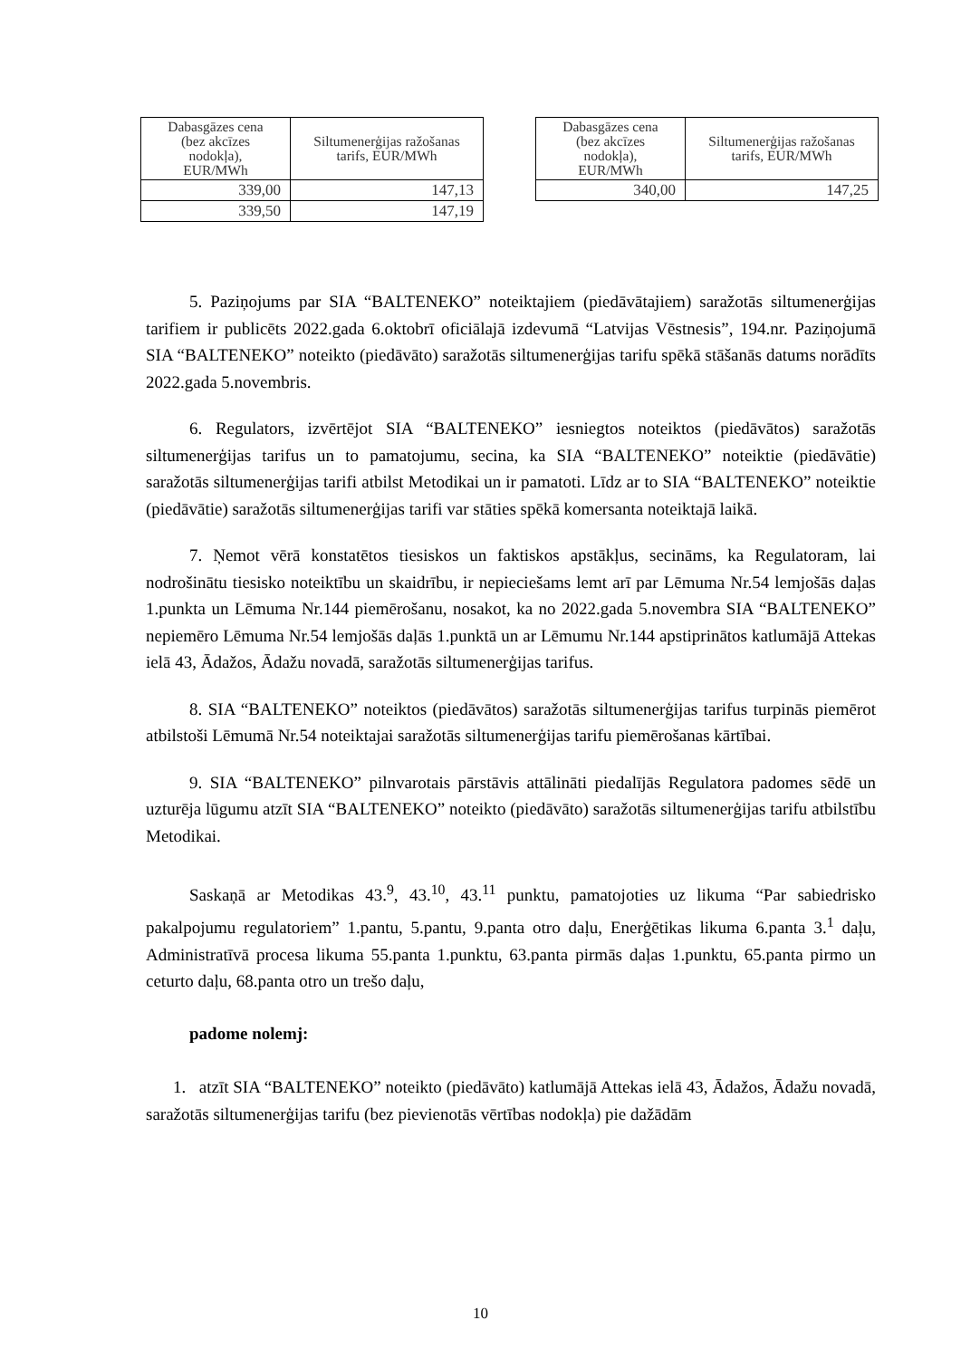| Dabasgāzes cena (bez akcīzes nodokļa), EUR/MWh | Siltumenerģijas ražošanas tarifs, EUR/MWh |
| --- | --- |
| 339,00 | 147,13 |
| 339,50 | 147,19 |
| Dabasgāzes cena (bez akcīzes nodokļa), EUR/MWh | Siltumenerģijas ražošanas tarifs, EUR/MWh |
| --- | --- |
| 340,00 | 147,25 |
5. Paziņojums par SIA “BALTENEKO” noteiktajiem (piedāvātajiem) saražotās siltumenerģijas tarifiem ir publicēts 2022.gada 6.oktobrī oficiālajā izdevumā “Latvijas Vēstnesis”, 194.nr. Paziņojumā SIA “BALTENEKO” noteikto (piedāvāto) saražotās siltumenerģijas tarifu spēkā stāšanās datums norādīts 2022.gada 5.novembris.
6. Regulators, izvērtējot SIA “BALTENEKO” iesniegtos noteiktos (piedāvātos) saražotās siltumenerģijas tarifus un to pamatojumu, secina, ka SIA “BALTENEKO” noteiktie (piedāvātie) saražotās siltumenerģijas tarifi atbilst Metodikai un ir pamatoti. Līdz ar to SIA “BALTENEKO” noteiktie (piedāvātie) saražotās siltumenerģijas tarifi var stāties spēkā komersanta noteiktajā laikā.
7. Ņemot vērā konstatētos tiesiskos un faktiskos apstākļus, secināms, ka Regulatoram, lai nodrošinātu tiesisko noteiktību un skaidrību, ir nepieciešams lemt arī par Lēmuma Nr.54 lemjošās daļas 1.punkta un Lēmuma Nr.144 piemērošanu, nosakot, ka no 2022.gada 5.novembra SIA “BALTENEKO” nepiemēro Lēmuma Nr.54 lemjošās daļās 1.punktā un ar Lēmumu Nr.144 apstiprinātos katlumājā Attekas ielā 43, Ādažos, Ādažu novadā, saražotās siltumenerģijas tarifus.
8. SIA “BALTENEKO” noteiktos (piedāvātos) saražotās siltumenerģijas tarifus turpinās piemērot atbilstoši Lēmumā Nr.54 noteiktajai saražotās siltumenerģijas tarifu piemērošanas kārtībai.
9. SIA “BALTENEKO” pilnvarotais pārstāvis attālināti piedalījās Regulatora padomes sēdē un uzturēja lūgumu atzīt SIA “BALTENEKO” noteikto (piedāvāto) saražotās siltumenerģijas tarifu atbilstību Metodikai.
Saskaņā ar Metodikas 43.<sup>9</sup>, 43.<sup>10</sup>, 43.<sup>11</sup> punktu, pamatojoties uz likuma “Par sabiedrisko pakalpojumu regulatoriem” 1.pantu, 5.pantu, 9.panta otro daļu, Enerģētikas likuma 6.panta 3.<sup>1</sup> daļu, Administratīvā procesa likuma 55.panta 1.punktu, 63.panta pirmās daļas 1.punktu, 65.panta pirmo un ceturto daļu, 68.panta otro un trešo daļu,
padome nolemj:
1. atzīt SIA “BALTENEKO” noteikto (piedāvāto) katlumājā Attekas ielā 43, Ādažos, Ādažu novadā, saražotās siltumenerģijas tarifu (bez pievienotās vērtības nodokļa) pie dažādām
10